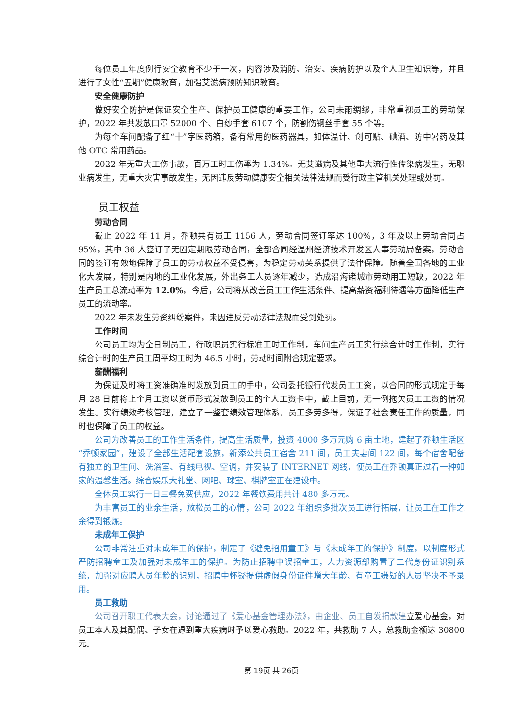每位员工年度例行安全教育不少于一次，内容涉及消防、治安、疾病防护以及个人卫生知识等，并且进行了女性“五期”健康教育，加强艾滋病预防知识教育。
安全健康防护
做好安全防护是保证安全生产、保护员工健康的重要工作，公司未雨绸缪，非常重视员工的劳动保护，2022 年共发放口罩 52000 个、白纱手套 6107 个，防割伤钢丝手套 55 个等。
为每个车间配备了红“十”字医药箱，备有常用的医药器具，如体温计、创可贴、碘酒、防中暑药及其他 OTC 常用药品。
2022 年无重大工伤事故，百万工时工伤率为 1.34%。无艾滋病及其他重大流行性传染病发生，无职业病发生，无重大灾害事故发生，无因违反劳动健康安全相关法律法规而受行政主管机关处理或处罚。
员工权益
劳动合同
截止 2022 年 11 月，乔顿共有员工 1156 人，劳动合同签订率达 100%，3 年及以上劳动合同占 95%，其中 36 人签订了无固定期限劳动合同，全部合同经温州经济技术开发区人事劳动局备案，劳动合同的签订有效地保障了员工的劳动权益不受侵害，为稳定劳动关系提供了法律保障。随着全国各地的工业化大发展，特别是内地的工业化发展，外出务工人员逐年减少，造成沿海诸城市劳动用工短缺，2022 年生产员工总流动率为 12.0%，今后，公司将从改善员工工作生活条件、提高薪资福利待遇等方面降低生产员工的流动率。
2022 年未发生劳资纠纷案件，未因违反劳动法律法规而受到处罚。
工作时间
公司员工均为全日制员工，行政职员实行标准工时工作制，车间生产员工实行综合计时工作制，实行综合计时的生产员工周平均工时为 46.5 小时，劳动时间附合规定要求。
薪酬福利
为保证及时将工资准确准时发放到员工的手中，公司委托银行代发员工工资，以合同的形式规定于每月 28 日前将上个月工资以货币形式发放到员工的个人工资卡中，截止目前，无一例拖欠员工工资的情况发生。实行绩效考核管理，建立了一整套绩效管理体系，员工多劳多得，保证了社会责任工作的质量，同时也保障了员工的权益。
公司为改善员工的工作生活条件，提高生活质量，投资 4000 多万元购 6 亩土地，建起了乔顿生活区“乔顿家园”，建设了全部生活配套设施，新添公共员工宿舍 211 间，员工夫妻间 122 间，每个宿舍配备有独立的卫生间、洗浴室、有线电视、空调，并安装了 INTERNET 网线，使员工在乔顿真正过着一种如家的温馨生活。综合娱乐大礼堂、网吧、球室、棋牌室正在建设中。
全体员工实行一日三餐免费供应，2022 年餐饮费用共计 480 多万元。
为丰富员工的业余生活，放松员工的心情，公司 2022 年组织多批次员工进行拓展，让员工在工作之余得到锻炼。
未成年工保护
公司非常注重对未成年工的保护，制定了《避免招用童工》与《未成年工的保护》制度，以制度形式严防招聘童工及加强对未成年工的保护。为防止招聘中误招童工，人力资源部购置了二代身份证识别系统，加强对应聘人员年龄的识别，招聘中怀疑提供虚假身份证件增大年龄、有童工嫌疑的人员坚决不予录用。
员工救助
公司召开职工代表大会，讨论通过了《爱心基金管理办法》，由企业、员工自发捐款建立爱心基金，对员工本人及其配偶、子女在遇到重大疾病时予以爱心救助。2022 年，共救助 7 人，总救助金额达 30800 元。
第 19页 共 26页